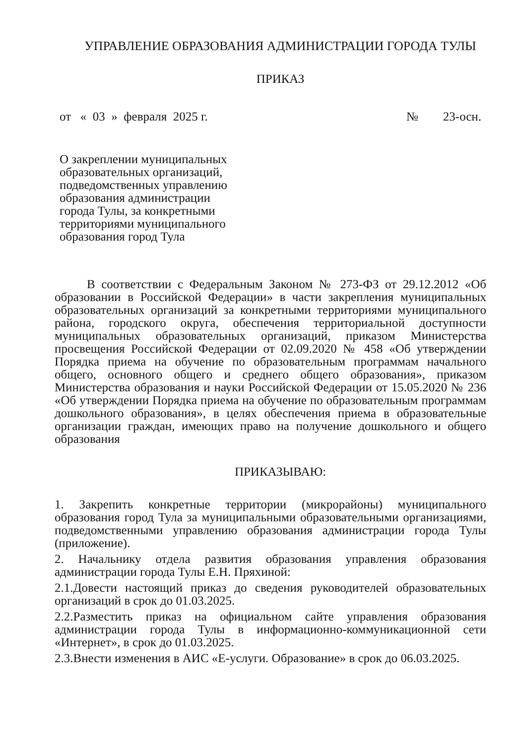УПРАВЛЕНИЕ ОБРАЗОВАНИЯ АДМИНИСТРАЦИИ ГОРОДА ТУЛЫ
ПРИКАЗ
от « 03 » февраля 2025 г. № 23-осн.
О закреплении муниципальных образовательных организаций, подведомственных управлению образования администрации города Тулы, за конкретными территориями муниципального образования город Тула
В соответствии с Федеральным Законом № 273-ФЗ от 29.12.2012 «Об образовании в Российской Федерации» в части закрепления муниципальных образовательных организаций за конкретными территориями муниципального района, городского округа, обеспечения территориальной доступности муниципальных образовательных организаций, приказом Министерства просвещения Российской Федерации от 02.09.2020 № 458 «Об утверждении Порядка приема на обучение по образовательным программам начального общего, основного общего и среднего общего образования», приказом Министерства образования и науки Российской Федерации от 15.05.2020 № 236 «Об утверждении Порядка приема на обучение по образовательным программам дошкольного образования», в целях обеспечения приема в образовательные организации граждан, имеющих право на получение дошкольного и общего образования
ПРИКАЗЫВАЮ:
1. Закрепить конкретные территории (микрорайоны) муниципального образования город Тула за муниципальными образовательными организациями, подведомственными управлению образования администрации города Тулы (приложение).
2. Начальнику отдела развития образования управления образования администрации города Тулы Е.Н. Пряхиной:
2.1.Довести настоящий приказ до сведения руководителей образовательных организаций в срок до 01.03.2025.
2.2.Разместить приказ на официальном сайте управления образования администрации города Тулы в информационно-коммуникационной сети «Интернет», в срок до 01.03.2025.
2.3.Внести изменения в АИС «Е-услуги. Образование» в срок до 06.03.2025.